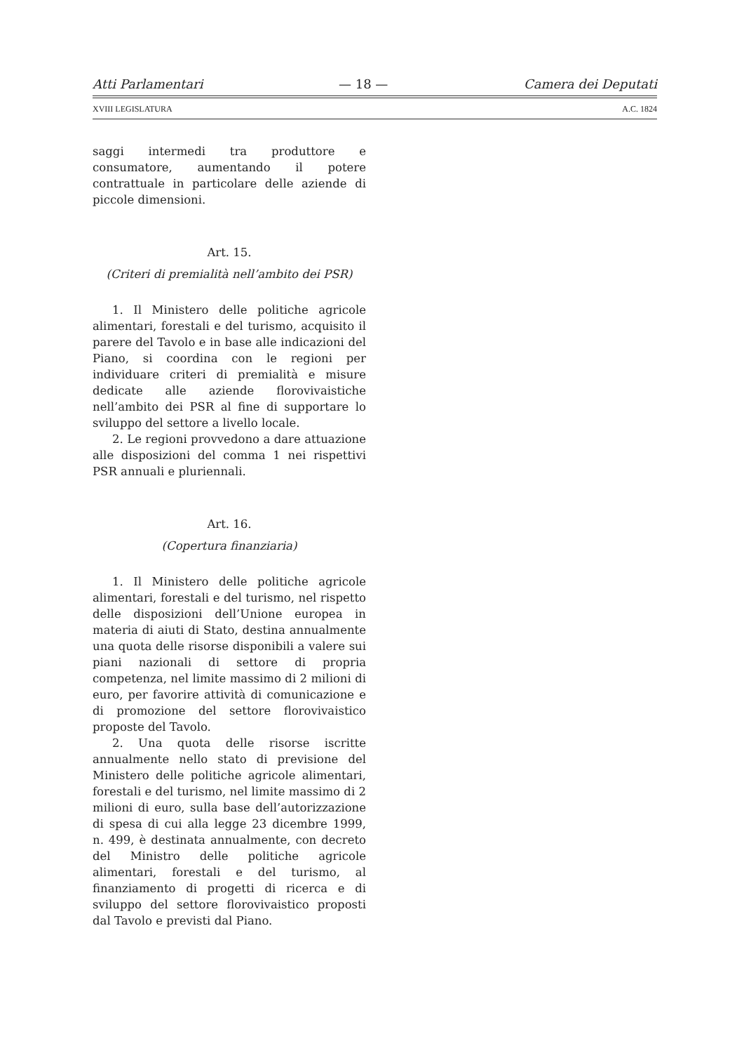Atti Parlamentari — 18 — Camera dei Deputati
XVIII LEGISLATURA A.C. 1824
saggi intermedi tra produttore e consumatore, aumentando il potere contrattuale in particolare delle aziende di piccole dimensioni.
Art. 15.
(Criteri di premialità nell’ambito dei PSR)
1. Il Ministero delle politiche agricole alimentari, forestali e del turismo, acquisito il parere del Tavolo e in base alle indicazioni del Piano, si coordina con le regioni per individuare criteri di premialità e misure dedicate alle aziende florovivaistiche nell’ambito dei PSR al fine di supportare lo sviluppo del settore a livello locale.
2. Le regioni provvedono a dare attuazione alle disposizioni del comma 1 nei rispettivi PSR annuali e pluriennali.
Art. 16.
(Copertura finanziaria)
1. Il Ministero delle politiche agricole alimentari, forestali e del turismo, nel rispetto delle disposizioni dell’Unione europea in materia di aiuti di Stato, destina annualmente una quota delle risorse disponibili a valere sui piani nazionali di settore di propria competenza, nel limite massimo di 2 milioni di euro, per favorire attività di comunicazione e di promozione del settore florovivaistico proposte del Tavolo.
2. Una quota delle risorse iscritte annualmente nello stato di previsione del Ministero delle politiche agricole alimentari, forestali e del turismo, nel limite massimo di 2 milioni di euro, sulla base dell’autorizzazione di spesa di cui alla legge 23 dicembre 1999, n. 499, è destinata annualmente, con decreto del Ministro delle politiche agricole alimentari, forestali e del turismo, al finanziamento di progetti di ricerca e di sviluppo del settore florovivaistico proposti dal Tavolo e previsti dal Piano.